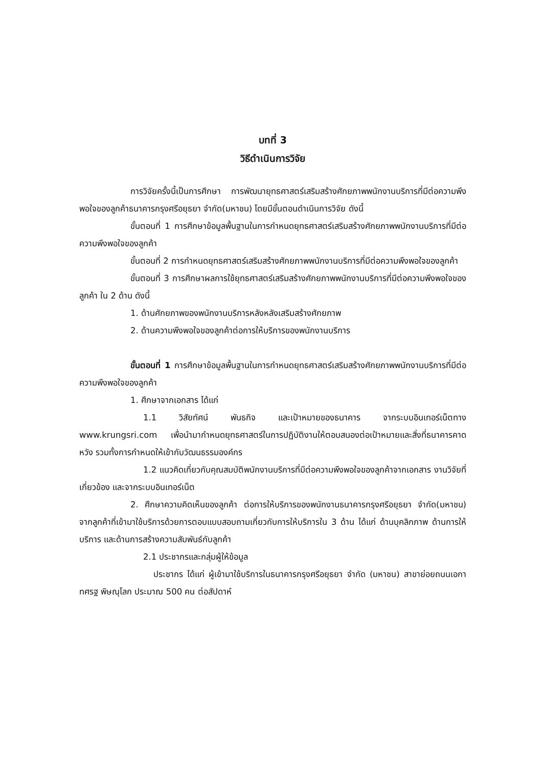บทที่ 3
วิธีดำเนินการวิจัย
การวิจัยครั้งนี้เป็นการศึกษา การพัฒนายุทธศาสตร์เสริมสร้างศักยภาพพนักงานบริการที่มีต่อความพึงพอใจของลูกค้าธนาคารกรุงศรีอยุธยา จำกัด(มหาชน) โดยมีขั้นตอนดำเนินการวิจัย ดังนี้
ขั้นตอนที่ 1 การศึกษาข้อมูลพื้นฐานในการกำหนดยุทธศาสตร์เสริมสร้างศักยภาพพนักงานบริการที่มีต่อความพึงพอใจของลูกค้า
ขั้นตอนที่ 2 การกำหนดยุทธศาสตร์เสริมสร้างศักยภาพพนักงานบริการที่มีต่อความพึงพอใจของลูกค้า
ขั้นตอนที่ 3 การศึกษาผลการใช้ยุทธศาสตร์เสริมสร้างศักยภาพพนักงานบริการที่มีต่อความพึงพอใจของลูกค้า ใน 2 ด้าน ดังนี้
1. ด้านศักยภาพของพนักงานบริการหลังหลังเสริมสร้างศักยภาพ
2. ด้านความพึงพอใจของลูกค้าต่อการให้บริการของพนักงานบริการ
ขั้นตอนที่ 1 การศึกษาข้อมูลพื้นฐานในการกำหนดยุทธศาสตร์เสริมสร้างศักยภาพพนักงานบริการที่มีต่อความพึงพอใจของลูกค้า
1. ศึกษาจากเอกสาร ได้แก่
1.1 วิสัยทัศน์ พันธกิจ และเป้าหมายของธนาคาร จากระบบอินเทอร์เน็ตทาง www.krungsri.com เพื่อนำมากำหนดยุทธศาสตร์ในการปฏิบัติงานให้ตอบสนองต่อเป้าหมายและสิ่งที่ธนาคารคาดหวัง รวมทั้งการกำหนดให้เข้ากับวัฒนธรรมองค์กร
1.2 แนวคิดเกี่ยวกับคุณสมบัติพนักงานบริการที่มีต่อความพึงพอใจของลูกค้าจากเอกสาร งานวิจัยที่เกี่ยวข้อง และจากระบบอินเทอร์เน็ต
2. ศึกษาความคิดเห็นของลูกค้า ต่อการให้บริการของพนักงานธนาคารกรุงศรีอยุธยา จำกัด(มหาชน) จากลูกค้าที่เข้ามาใช้บริการด้วยการตอบแบบสอบถามเกี่ยวกับการให้บริการใน 3 ด้าน ได้แก่ ด้านบุคลิกภาพ ด้านการให้บริการ และด้านการสร้างความสัมพันธ์กับลูกค้า
2.1 ประชากรและกลุ่มผู้ให้ข้อมูล
ประชากร ได้แก่ ผู้เข้ามาใช้บริการในธนาคารกรุงศรีอยุธยา จำกัด (มหาชน) สาขาย่อยถนนเอกาทศรฐ พิษณุโลก ประมาณ 500 คน ต่อสัปดาห์